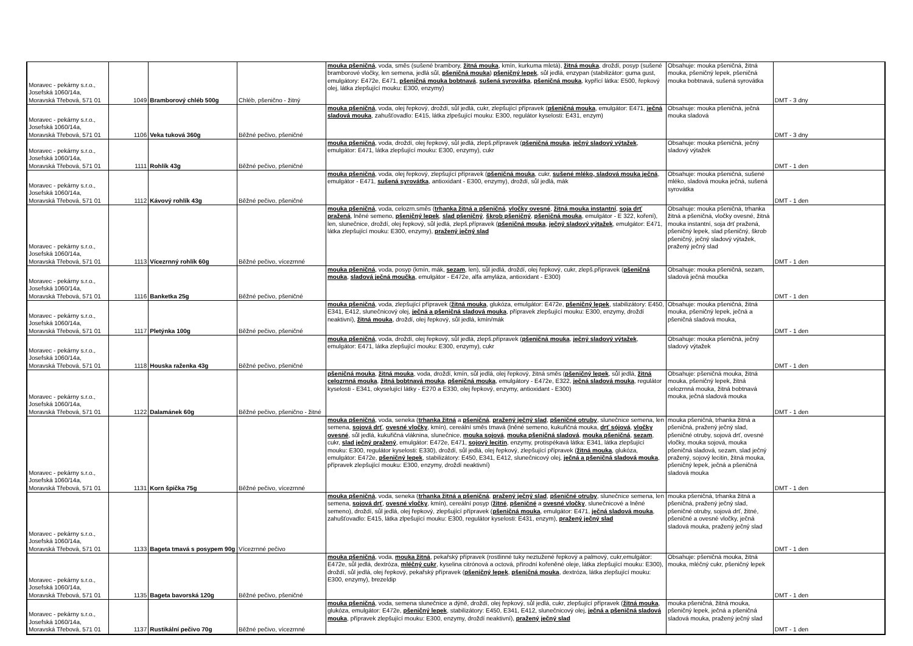| Moravec - pekárny s.r.o., Josefská 1060/14a, Moravská Třebová, 571 01 | 1049 | Bramborový chléb 500g | Chléb, pšenično - žitný | mouka pšeničná , voda, směs (sušené brambory, žitná mouka , kmín, kurkuma mletá), žitná mouka , droždí, posyp (sušené bramborové vločky, len semena, jedlá sůl, pšeničná mouka ) pšeničný lepek , sůl jedlá, enzypan (stabilizátor: guma gust, emulgátory: E472e, E471, pšeničná mouka bobtnavá , sušená syrovátka , pšeničná mouka , kypřící látka: E500, řepkový olej, látka zlepšující mouku: E300, enzymy) | Obsahuje: mouka pšeničná, žitná mouka, pšeničný lepek, pšeničná mouka bobtnavá, sušená syrovátka | DMT - 3 dny |
| Moravec - pekárny s.r.o., Josefská 1060/14a, Moravská Třebová, 571 01 | 1106 | Veka tuková 360g | Běžné pečivo, pšeničné | mouka pšeničná , voda, olej řepkový, droždí, sůl jedlá, cukr, zlepšující přípravek ( pšeničná mouka , emulgátor: E471, ječná sladová mouka , zahušťovadlo: E415, látka zlpešující mouku: E300, regulátor kyselosti: E431, enzym) | Obsahuje: mouka pšeničná, ječná mouka sladová | DMT - 3 dny |
| Moravec - pekárny s.r.o., Josefská 1060/14a, Moravská Třebová, 571 01 | 1111 | Rohlík 43g | Běžné pečivo, pšeničné | mouka pšeničná , voda, droždí, olej řepkový, sůl jedlá, zlepš.přípravek ( pšeničná mouka , ječný sladový výtažek , emulgátor: E471, látka zlepšující mouku: E300, enzymy), cukr | Obsahuje: mouka pšeničná, ječný sladový výtažek | DMT - 1 den |
| Moravec - pekárny s.r.o., Josefská 1060/14a, Moravská Třebová, 571 01 | 1112 | Kávový rohlík 43g | Běžné pečivo, pšeničné | mouka pšeničná , voda, olej řepkový, zlepšující přípravek ( pšeničná mouka , cukr, sušené mléko, sladová mouka ječná , emulgátor - E471, sušená syrovátka , antioxidant - E300, enzymy), droždí, sůl jedlá, mák | Obsahuje: mouka pšeničná, sušené mléko, sladová mouka ječná, sušená syrovátka | DMT - 1 den |
| Moravec - pekárny s.r.o., Josefská 1060/14a, Moravská Třebová, 571 01 | 1113 | Vícezrnný rohlík 60g | Běžné pečivo, vícezrnné | mouka pšeničná , voda, celozrn.směs ( trhanka žitná a pšeničná , vločky ovesné , žitná mouka instantní , soja drť pražená , lněné semeno, pšeničný lepek , slad pšeničný , škrob pšeničný , pšeničná mouka , emulgátor - E 322, koření), len, slunečnice, droždí, olej řepkový, sůl jedlá, zlepš.přípravek ( pšeničná mouka , ječný sladový výtažek , emulgátor: E471, látka zlepšující mouku: E300, enzymy), pražený ječný slad | Obsahuje: mouka pšeničná, trhanka žitná a pšeničná, vločky ovesné, žitná mouka instantní, soja drť pražená, pšeničný lepek, slad pšeničný, škrob pšeničný, ječný sladový výtažek, pražený ječný slad | DMT - 1 den |
| Moravec - pekárny s.r.o., Josefská 1060/14a, Moravská Třebová, 571 01 | 1116 | Banketka 25g | Běžné pečivo, pšeničné | mouka pšeničná , voda, posyp (kmín, mák, sezam , len), sůl jedlá, droždí, olej řepkový, cukr, zlepš.přípravek ( pšeničná mouka , sladová ječná moučka , emulgátor - E472e, alfa amyláza, antioxidant - E300) | Obsahuje: mouka pšeničná, sezam, sladová ječná moučka | DMT - 1 den |
| Moravec - pekárny s.r.o., Josefská 1060/14a, Moravská Třebová, 571 01 | 1117 | Pletýnka 100g | Běžné pečivo, pšeničné | mouka pšeničná , voda, zlepšující přípravek ( žitná mouka , glukóza, emulgátor: E472e, pšeničný lepek , stabilizátory: E450, E341, E412, slunečnicový olej, ječná a pšeničná sladová mouka , přípravek zlepšující mouku: E300, enzymy, droždí neaktivní), žitná mouka , droždí, olej řepkový, sůl jedlá, kmín/mák | Obsahuje: mouka pšeničná, žitná mouka, pšeničný lepek, ječná a pšeničná sladová mouka, | DMT - 1 den |
| Moravec - pekárny s.r.o., Josefská 1060/14a, Moravská Třebová, 571 01 | 1118 | Houska raženka 43g | Běžné pečivo, pšeničné | mouka pšeničná , voda, droždí, olej řepkový, sůl jedlá, zlepš.přípravek ( pšeničná mouka , ječný sladový výtažek , emulgátor: E471, látka zlepšující mouku: E300, enzymy), cukr | Obsahuje: mouka pšeničná, ječný sladový výtažek | DMT - 1 den |
| Moravec - pekárny s.r.o., Josefská 1060/14a, Moravská Třebová, 571 01 | 1122 | Dalamánek 60g | Běžné pečivo, pšenično - žitné | pšeničná mouka , žitná mouka , voda, droždí, kmín, sůl jedlá, olej řepkový, žitná směs ( pšeničný lepek , sůl jedlá, žitná celozrnná mouka , žitná bobtnavá mouka , pšeničná mouka , emulgátory - E472e, E322, ječná sladová mouka , regulátor kyselosti - E341, okyselující látky - E270 a E330, olej řepkový, enzymy, antioxidant - E300) | Obsahuje: pšeničná mouka, žitná mouka, pšeničný lepek, žitná celozrnná mouka, žitná bobtnavá mouka, ječná sladová mouka | DMT - 1 den |
| Moravec - pekárny s.r.o., Josefská 1060/14a, Moravská Třebová, 571 01 | 1131 | Korn špička 75g | Běžné pečivo, vícezrnné | mouka pšeničná , voda, seneka ( trhanka žitná a pšeničná , pražený ječný slad , pšeničné otruby , slunečnice semena, len semena, sojová drť , ovesné vločky , kmín), cereální směs tmavá (lněné semeno, kukuřičná mouka, drť sójová , vločky ovesné , sůl jedlá, kukuřičná vláknina, slunečnice, mouka sojová , mouka pšeničná sladová , mouka pšeničná , sezam , cukr, slad ječný pražený , emulgátor: E472e, E471, sojový lecitin , enzymy, protispékavá látka: E341, látka zlepšující mouku: E300, regulátor kyselosti: E330), droždí, sůl jedlá, olej řepkový, zlepšující přípravek ( žitná mouka , glukóza, emulgátor: E472e, pšeničný lepek , stabilizátory: E450, E341, E412, slunečnicový olej, ječná a pšeničná sladová mouka , přípravek zlepšující mouku: E300, enzymy, droždí neaktivní) | mouka pšeničná, trhanka žitná a pšeničná, pražený ječný slad, pšeničné otruby, sojová drť, ovesné vločky, mouka sojová, mouka pšeničná sladová, sezam, slad ječný pražený, sojový lecitin, žitná mouka, pšeničný lepek, ječná a pšeničná sladová mouka | DMT - 1 den |
| Moravec - pekárny s.r.o., Josefská 1060/14a, Moravská Třebová, 571 01 | 1133 | Bageta tmavá s posypem 90g | Vícezrnné pečivo | mouka pšeničná , voda, seneka ( trhanka žitná a pšeničná , pražený ječný slad , pšeničné otruby , slunečnice semena, len semena, sojová drť , ovesné vločky , kmín), cereální posyp ( žitné , pšeničné a ovesné vločky , slunečnicové a lněné semeno), droždí, sůl jedlá, olej řepkový, zlepšující přípravek ( pšeničná mouka , emulgátor: E471, ječná sladová mouka , zahušťovadlo: E415, látka zlpešující mouku: E300, regulátor kyselosti: E431, enzym), pražený ječný slad | mouka pšeničná, trhanka žitná a pšeničná, pražený ječný slad, pšeničné otruby, sojová drť, žitné, pšeničné a ovesné vločky, ječná sladová mouka, pražený ječný slad | DMT - 1 den |
| Moravec - pekárny s.r.o., Josefská 1060/14a, Moravská Třebová, 571 01 | 1135 | Bageta bavorská 120g | Běžné pečivo, pšeničné | mouka pšeničná , voda, mouka žitná , pekařský přípravek (rostlinné tuky neztužené řepkový a palmový, cukr,emulgátor: E472e, sůl jedlá, dextróza, mléčný cukr , kyselina citrónová a octová, přírodní kořeněné oleje, látka zlepšující mouku: E300), droždí, sůl jedlá, olej řepkový, pekařský přípravek ( pšeničný lepek , pšeničná mouka , dextróza, látka zlepšující mouku: E300, enzymy), brezeldip | Obsahuje: pšeničná mouka, žitná mouka, mléčný cukr, pšeničný lepek | DMT - 1 den |
| Moravec - pekárny s.r.o., Josefská 1060/14a, Moravská Třebová, 571 01 | 1137 | Rustikální pečivo 70g | Běžné pečivo, vícezrnné | mouka pšeničná , voda, semena slunečnice a dýně, droždí, olej řepkový, sůl jedlá, cukr, zlepšující přípravek ( žitná mouka , glukóza, emulgátor: E472e, pšeničný lepek , stabilizátory: E450, E341, E412, slunečnicový olej, ječná a pšeničná sladová mouka , přípravek zlepšující mouku: E300, enzymy, droždí neaktivní), pražený ječný slad | mouka pšeničná, žitná mouka, pšeničný lepek, ječná a pšeničná sladová mouka, pražený ječný slad | DMT - 1 den |